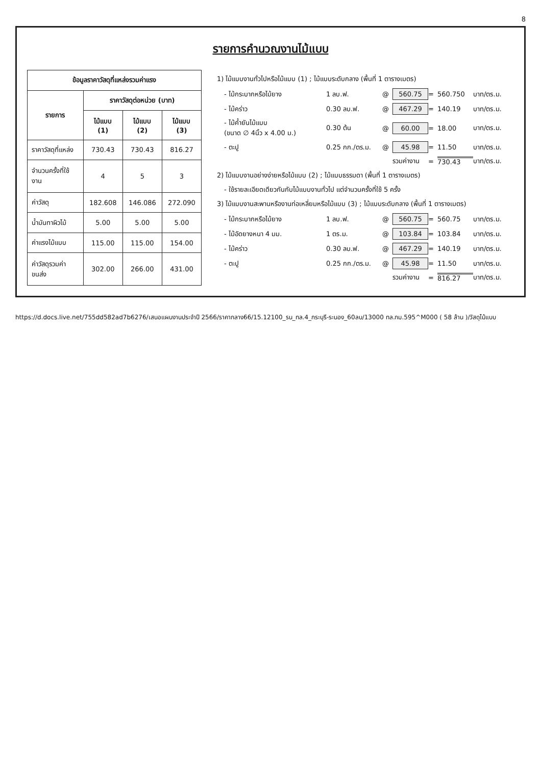8
รายการคำนวณงานไม้แบบ
| ข้อมูลราคาวัสดุที่แหล่งรวมค่าแรง | | | |
| --- | --- | --- | --- |
| รายการ | ราคาวัสดุต่อหน่วย (บาท) | | |
| | ไม้แบบ (1) | ไม้แบบ (2) | ไม้แบบ (3) |
| ราคาวัสดุที่แหล่ง | 730.43 | 730.43 | 816.27 |
| จำนวนครั้งที่ใช้งาน | 4 | 5 | 3 |
| ค่าวัสดุ | 182.608 | 146.086 | 272.090 |
| น้ำมันทาผิวไม้ | 5.00 | 5.00 | 5.00 |
| ค่าแรงไม้แบบ | 115.00 | 115.00 | 154.00 |
| ค่าวัสดุรวมค่าขนส่ง | 302.00 | 266.00 | 431.00 |
1) ไม้แบบงานทั่วไปหรือไม้แบบ (1) ; ไม้แบบระดับกลาง (พื้นที่ 1 ตารางเมตร)
- ไม้กระบากหรือไม้ยาง 1 ลบ.ฟ. @ 560.75 = 560.750 บาท/ตร.ม.
- ไม้คร่าว 0.30 ลบ.ฟ. @ 467.29 = 140.19 บาท/ตร.ม.
- ไม้ค้ำยันไม้แบบ
(ขนาด ∅ 4นิ้ว x 4.00 ม.) 0.30 ต้น @ 60.00 = 18.00 บาท/ตร.ม.
- ตะปู 0.25 กก./ตร.ม. @ 45.98 = 11.50 บาท/ตร.ม.
รวมค่างาน = 730.43 บาท/ตร.ม.
2) ไม้แบบงานอย่างง่ายหรือไม้แบบ (2) ; ไม้แบบธรรมดา (พื้นที่ 1 ตารางเมตร)
- ใช้รายละเอียดเดียวกันกับไม้แบบงานทั่วไป แต่จำนวนครั้งที่ใช้ 5 ครั้ง
3) ไม้แบบงานสะพานหรืองานท่อเหลี่ยมหรือไม้แบบ (3) ; ไม้แบบระดับกลาง (พื้นที่ 1 ตารางเมตร)
- ไม้กระบากหรือไม้ยาง 1 ลบ.ฟ. @ 560.75 = 560.75 บาท/ตร.ม.
- ไม้อัดยางหนา 4 มม. 1 ตร.ม. @ 103.84 = 103.84 บาท/ตร.ม.
- ไม้คร่าว 0.30 ลบ.ฟ. @ 467.29 = 140.19 บาท/ตร.ม.
- ตะปู 0.25 กก./ตร.ม. @ 45.98 = 11.50 บาท/ตร.ม.
รวมค่างาน = 816.27 บาท/ตร.ม.
https://d.docs.live.net/755dd582ad7b6276/เสนอแผนงานประจำปี 2566/ราคากลาง66/15.12100_รน_ทล.4_กระบุรี-ระนอง_60ลบ/13000 ทล.กม.595^M000 ( 58 ล้าน )/วัสดุไม้แบบ